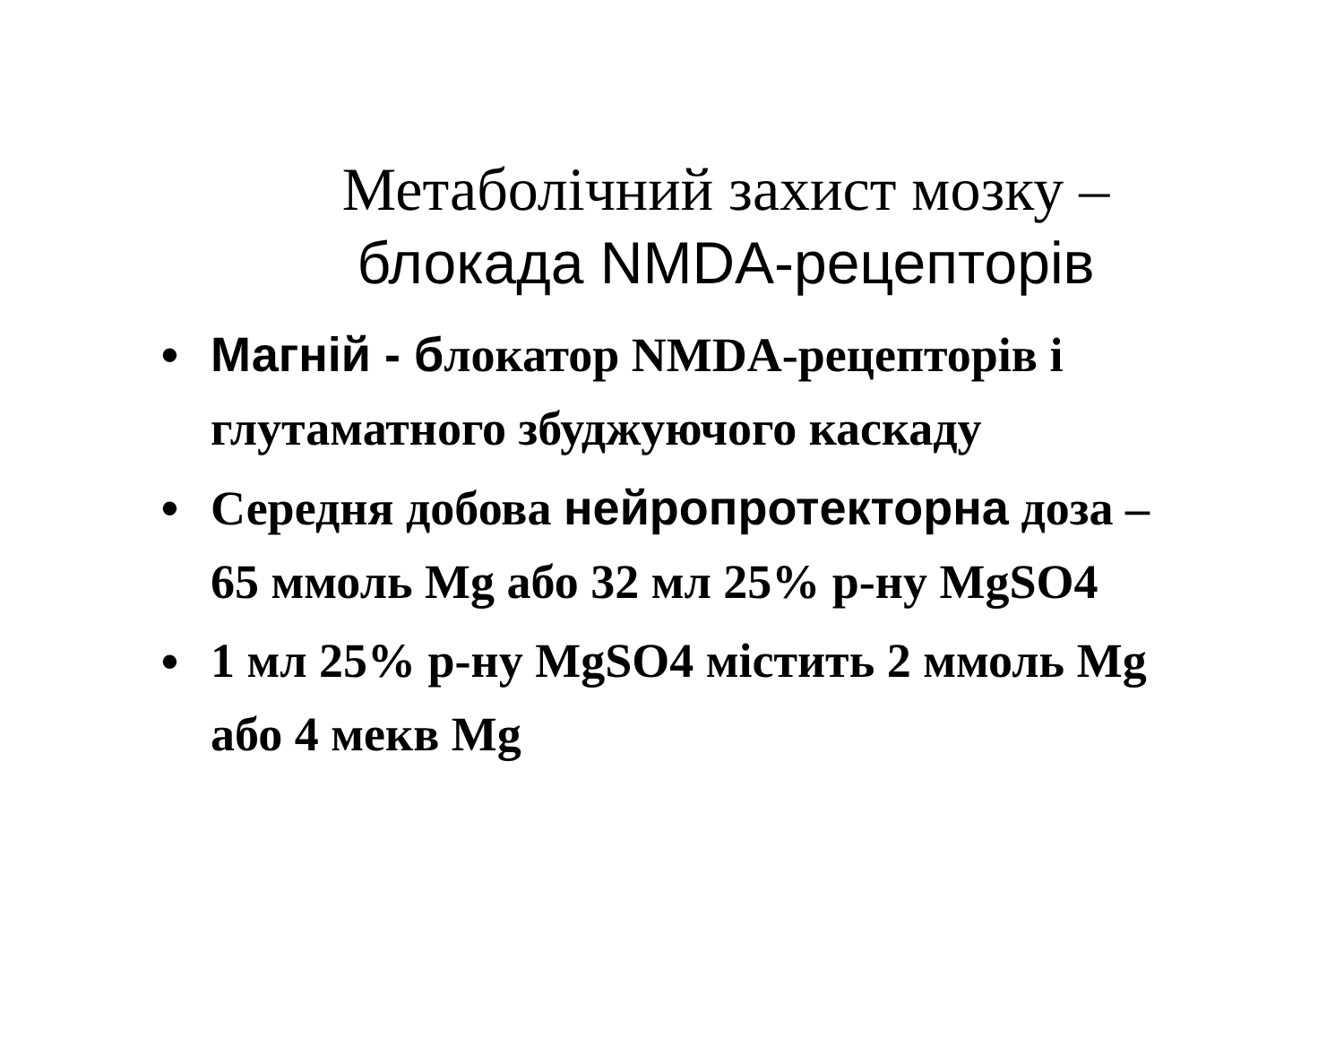Метаболічний захист мозку –
блокада NMDA-рецепторів
• Магній - блокатор NMDA-рецепторів і глутаматного збуджуючого каскаду
• Середня добова нейропротекторна доза – 65 ммоль Mg або 32 мл 25% р-ну MgSO4
• 1 мл 25% р-ну MgSO4 містить 2 ммоль Mg або 4 мекв Mg